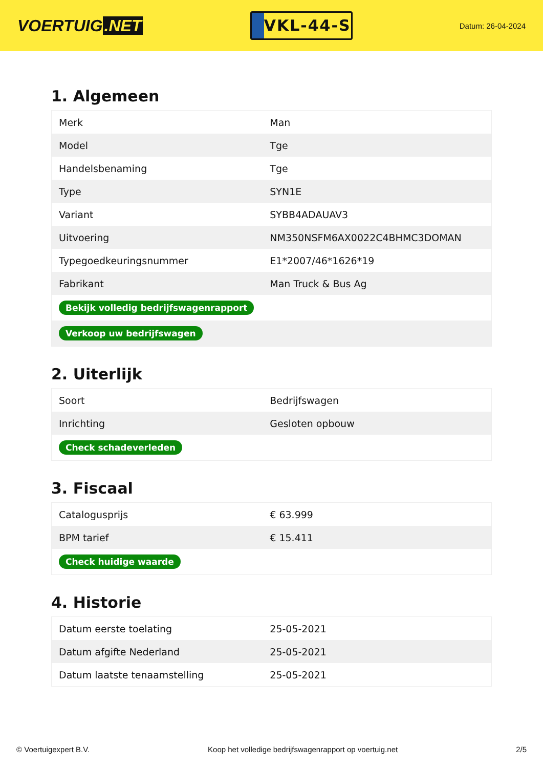VOERTUIG.NET
VKL-44-S
Datum: 26-04-2024
1. Algemeen
| Merk | Man |
| Model | Tge |
| Handelsbenaming | Tge |
| Type | SYN1E |
| Variant | SYBB4ADAUAV3 |
| Uitvoering | NM350NSFM6AX0022C4BHMC3DOMAN |
| Typegoedkeuringsnummer | E1*2007/46*1626*19 |
| Fabrikant | Man Truck & Bus Ag |
| Bekijk volledig bedrijfswagenrapport | |
| Verkoop uw bedrijfswagen | |
2. Uiterlijk
| Soort | Bedrijfswagen |
| Inrichting | Gesloten opbouw |
| Check schadeverleden | |
3. Fiscaal
| Catalogusprijs | € 63.999 |
| BPM tarief | € 15.411 |
| Check huidige waarde | |
4. Historie
| Datum eerste toelating | 25-05-2021 |
| Datum afgifte Nederland | 25-05-2021 |
| Datum laatste tenaamstelling | 25-05-2021 |
© Voertuigexpert B.V. Koop het volledige bedrijfswagenrapport op voertuig.net 2/5